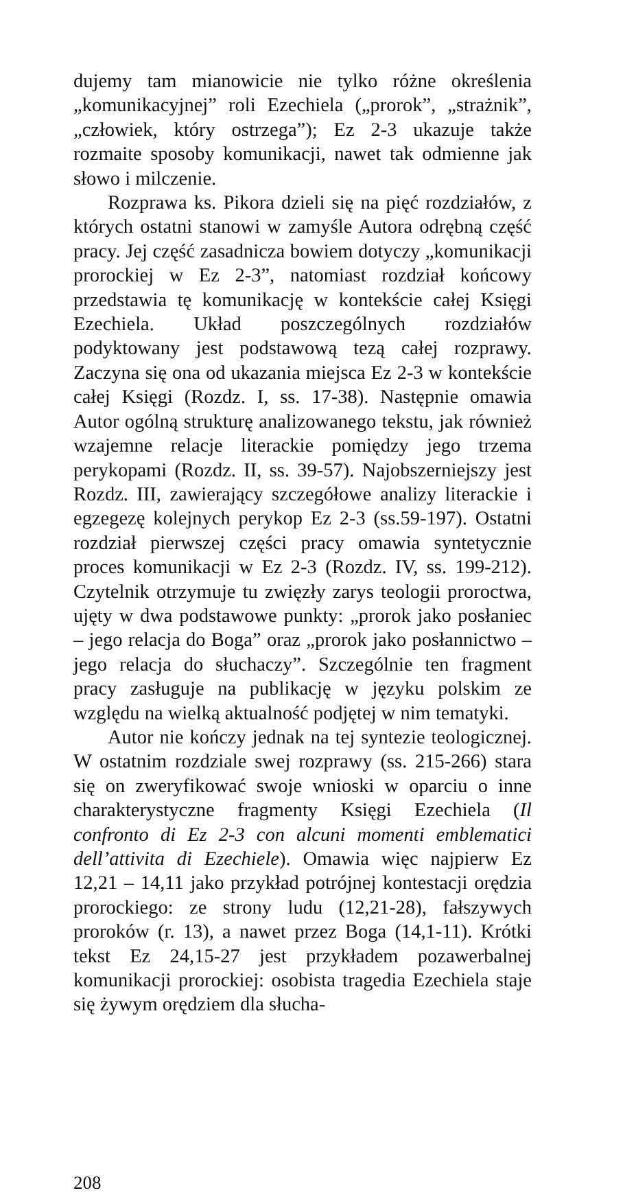dujemy tam mianowicie nie tylko różne określenia „komunikacyjnej” roli Ezechiela („prorok”, „strażnik”, „człowiek, który ostrzega”); Ez 2-3 ukazuje także rozmaite sposoby komunikacji, nawet tak odmienne jak słowo i milczenie.
Rozprawa ks. Pikora dzieli się na pięć rozdziałów, z których ostatni stanowi w zamyśle Autora odrębną część pracy. Jej część zasadnicza bowiem dotyczy „komunikacji prorockiej w Ez 2-3”, natomiast rozdział końcowy przedstawia tę komunikację w kontekście całej Księgi Ezechiela. Układ poszczególnych rozdziałów podyktowany jest podstawową tezą całej rozprawy. Zaczyna się ona od ukazania miejsca Ez 2-3 w kontekście całej Księgi (Rozdz. I, ss. 17-38). Następnie omawia Autor ogólną strukturę analizowanego tekstu, jak również wzajemne relacje literackie pomiędzy jego trzema perykopami (Rozdz. II, ss. 39-57). Najobszerniejszy jest Rozdz. III, zawierający szczegółowe analizy literackie i egzegezę kolejnych perykop Ez 2-3 (ss.59-197). Ostatni rozdział pierwszej części pracy omawia syntetycznie proces komunikacji w Ez 2-3 (Rozdz. IV, ss. 199-212). Czytelnik otrzymuje tu zwięzły zarys teologii proroctwa, ujęty w dwa podstawowe punkty: „prorok jako posłaniec – jego relacja do Boga” oraz „prorok jako posłannictwo – jego relacja do słuchaczy”. Szczególnie ten fragment pracy zasługuje na publikację w języku polskim ze względu na wielką aktualność podjętej w nim tematyki.
Autor nie kończy jednak na tej syntezie teologicznej. W ostatnim rozdziale swej rozprawy (ss. 215-266) stara się on zweryfikować swoje wnioski w oparciu o inne charakterystyczne fragmenty Księgi Ezechiela (Il confronto di Ez 2-3 con alcuni momenti emblematici dell’attivita di Ezechiele). Omawia więc najpierw Ez 12,21 – 14,11 jako przykład potrójnej kontestacji orędzia prorockiego: ze strony ludu (12,21-28), fałszywych proroków (r. 13), a nawet przez Boga (14,1-11). Krótki tekst Ez 24,15-27 jest przykładem pozawerbalnej komunikacji prorockiej: osobista tragedia Ezechiela staje się żywym orędziem dla słucha-
208